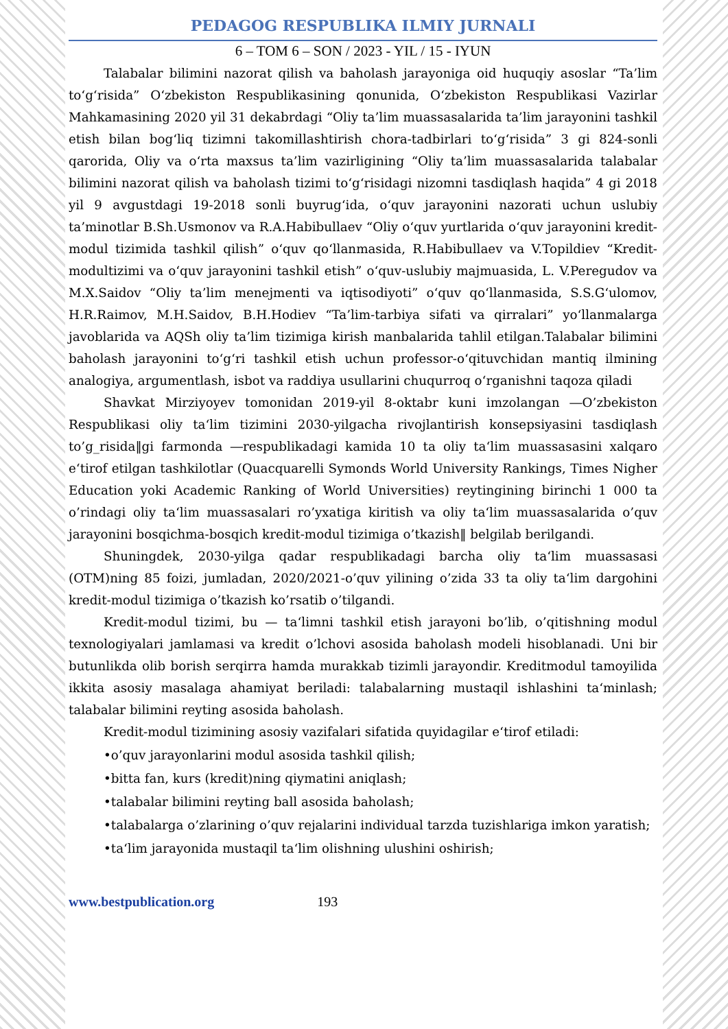PEDAGOG RESPUBLIKA ILMIY JURNALI
6 – TOM 6 – SON / 2023 - YIL / 15 - IYUN
Talabalar bilimini nazorat qilish va baholash jarayoniga oid huquqiy asoslar “Ta’lim to‘g‘risida” O‘zbekiston Respublikasining qonunida, O‘zbekiston Respublikasi Vazirlar Mahkamasining 2020 yil 31 dekabrdagi “Oliy ta’lim muassasalarida ta’lim jarayonini tashkil etish bilan bog‘liq tizimni takomillashtirish chora-tadbirlari to‘g‘risida” 3 gi 824-sonli qarorida, Oliy va o‘rta maxsus ta’lim vazirligining “Oliy ta’lim muassasalarida talabalar bilimini nazorat qilish va baholash tizimi to‘g‘risidagi nizomni tasdiqlash haqida” 4 gi 2018 yil 9 avgustdagi 19-2018 sonli buyrug‘ida, o‘quv jarayonini nazorati uchun uslubiy ta’minotlar B.Sh.Usmonov va R.A.Habibullaev “Oliy o‘quv yurtlarida o‘quv jarayonini kredit-modul tizimida tashkil qilish” o‘quv qo‘llanmasida, R.Habibullaev va V.Topildiev “Kredit-modultizimi va o‘quv jarayonini tashkil etish” o‘quv-uslubiy majmuasida, L. V.Peregudov va M.X.Saidov “Oliy ta’lim menejmenti va iqtisodiyoti” o‘quv qo‘llanmasida, S.S.G‘ulomov, H.R.Raimov, M.H.Saidov, B.H.Hodiev “Ta’lim-tarbiya sifati va qirralari” yo‘llanmalarga javoblarida va AQSh oliy ta’lim tizimiga kirish manbalarida tahlil etilgan.Talabalar bilimini baholash jarayonini to‘g‘ri tashkil etish uchun professor-o‘qituvchidan mantiq ilmining analogiya, argumentlash, isbot va raddiya usullarini chuqurroq o‘rganishni taqoza qiladi
Shavkat Mirziyoyev tomonidan 2019-yil 8-oktabr kuni imzolangan ―O’zbekiston Respublikasi oliy ta‘lim tizimini 2030-yilgacha rivojlantirish konsepsiyasini tasdiqlash to’g_risida‖gi farmonda ―respublikadagi kamida 10 ta oliy ta‘lim muassasasini xalqaro e‘tirof etilgan tashkilotlar (Quacquarelli Symonds World University Rankings, Times Nigher Education yoki Academic Ranking of World Universities) reytingining birinchi 1 000 ta o’rindagi oliy ta‘lim muassasalari ro’yxatiga kiritish va oliy ta‘lim muassasalarida o’quv jarayonini bosqichma-bosqich kredit-modul tizimiga o’tkazish‖ belgilab berilgandi.
Shuningdek, 2030-yilga qadar respublikadagi barcha oliy ta‘lim muassasasi (OTM)ning 85 foizi, jumladan, 2020/2021-o’quv yilining o’zida 33 ta oliy ta‘lim dargohini kredit-modul tizimiga o’tkazish ko’rsatib o’tilgandi.
Kredit-modul tizimi, bu — ta‘limni tashkil etish jarayoni bo’lib, o’qitishning modul texnologiyalari jamlamasi va kredit o’lchovi asosida baholash modeli hisoblanadi. Uni bir butunlikda olib borish serqirra hamda murakkab tizimli jarayondir. Kreditmodul tamoyilida ikkita asosiy masalaga ahamiyat beriladi: talabalarning mustaqil ishlashini ta‘minlash; talabalar bilimini reyting asosida baholash.
Kredit-modul tizimining asosiy vazifalari sifatida quyidagilar e‘tirof etiladi:
•o’quv jarayonlarini modul asosida tashkil qilish;
•bitta fan, kurs (kredit)ning qiymatini aniqlash;
•talabalar bilimini reyting ball asosida baholash;
•talabalarga o’zlarining o’quv rejalarini individual tarzda tuzishlariga imkon yaratish;
•ta‘lim jarayonida mustaqil ta‘lim olishning ulushini oshirish;
www.bestpublication.org 193